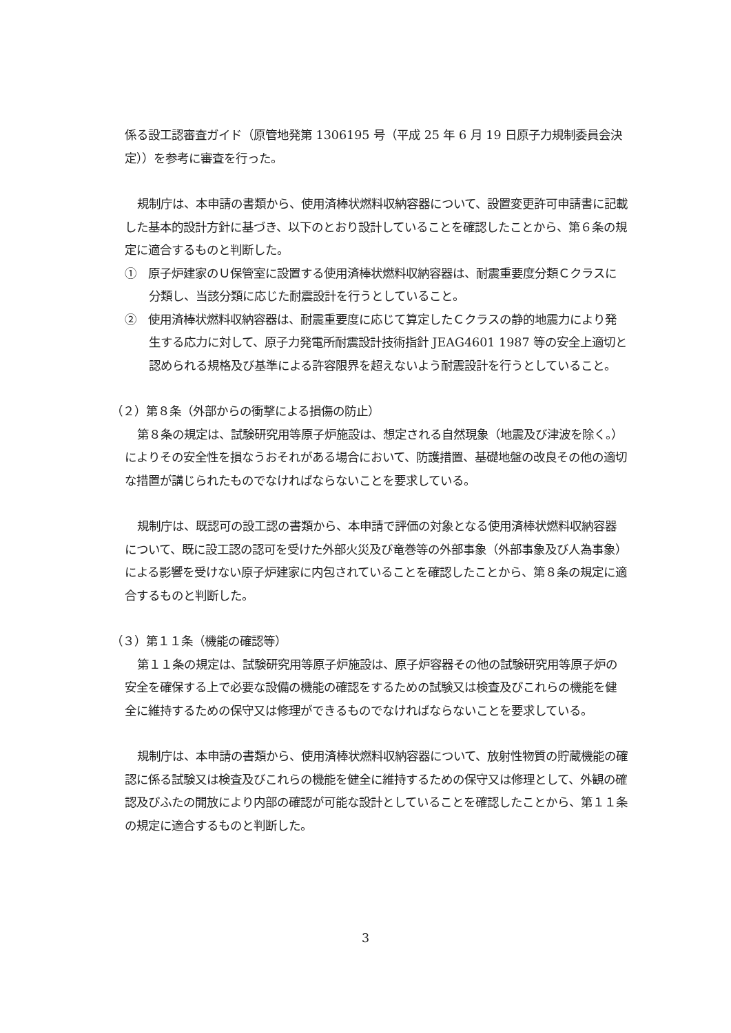係る設工認審査ガイド（原管地発第 1306195 号（平成 25 年 6 月 19 日原子力規制委員会決定））を参考に審査を行った。
規制庁は、本申請の書類から、使用済棒状燃料収納容器について、設置変更許可申請書に記載した基本的設計方針に基づき、以下のとおり設計していることを確認したことから、第６条の規定に適合するものと判断した。
①　原子炉建家のＵ保管室に設置する使用済棒状燃料収納容器は、耐震重要度分類Ｃクラスに分類し、当該分類に応じた耐震設計を行うとしていること。
②　使用済棒状燃料収納容器は、耐震重要度に応じて算定したＣクラスの静的地震力により発生する応力に対して、原子力発電所耐震設計技術指針 JEAG4601 1987 等の安全上適切と認められる規格及び基準による許容限界を超えないよう耐震設計を行うとしていること。
（２）第８条（外部からの衝撃による損傷の防止）
第８条の規定は、試験研究用等原子炉施設は、想定される自然現象（地震及び津波を除く。）によりその安全性を損なうおそれがある場合において、防護措置、基礎地盤の改良その他の適切な措置が講じられたものでなければならないことを要求している。
規制庁は、既認可の設工認の書類から、本申請で評価の対象となる使用済棒状燃料収納容器について、既に設工認の認可を受けた外部火災及び竜巻等の外部事象（外部事象及び人為事象）による影響を受けない原子炉建家に内包されていることを確認したことから、第８条の規定に適合するものと判断した。
（３）第１１条（機能の確認等）
第１１条の規定は、試験研究用等原子炉施設は、原子炉容器その他の試験研究用等原子炉の安全を確保する上で必要な設備の機能の確認をするための試験又は検査及びこれらの機能を健全に維持するための保守又は修理ができるものでなければならないことを要求している。
規制庁は、本申請の書類から、使用済棒状燃料収納容器について、放射性物質の貯蔵機能の確認に係る試験又は検査及びこれらの機能を健全に維持するための保守又は修理として、外観の確認及びふたの開放により内部の確認が可能な設計としていることを確認したことから、第１１条の規定に適合するものと判断した。
3